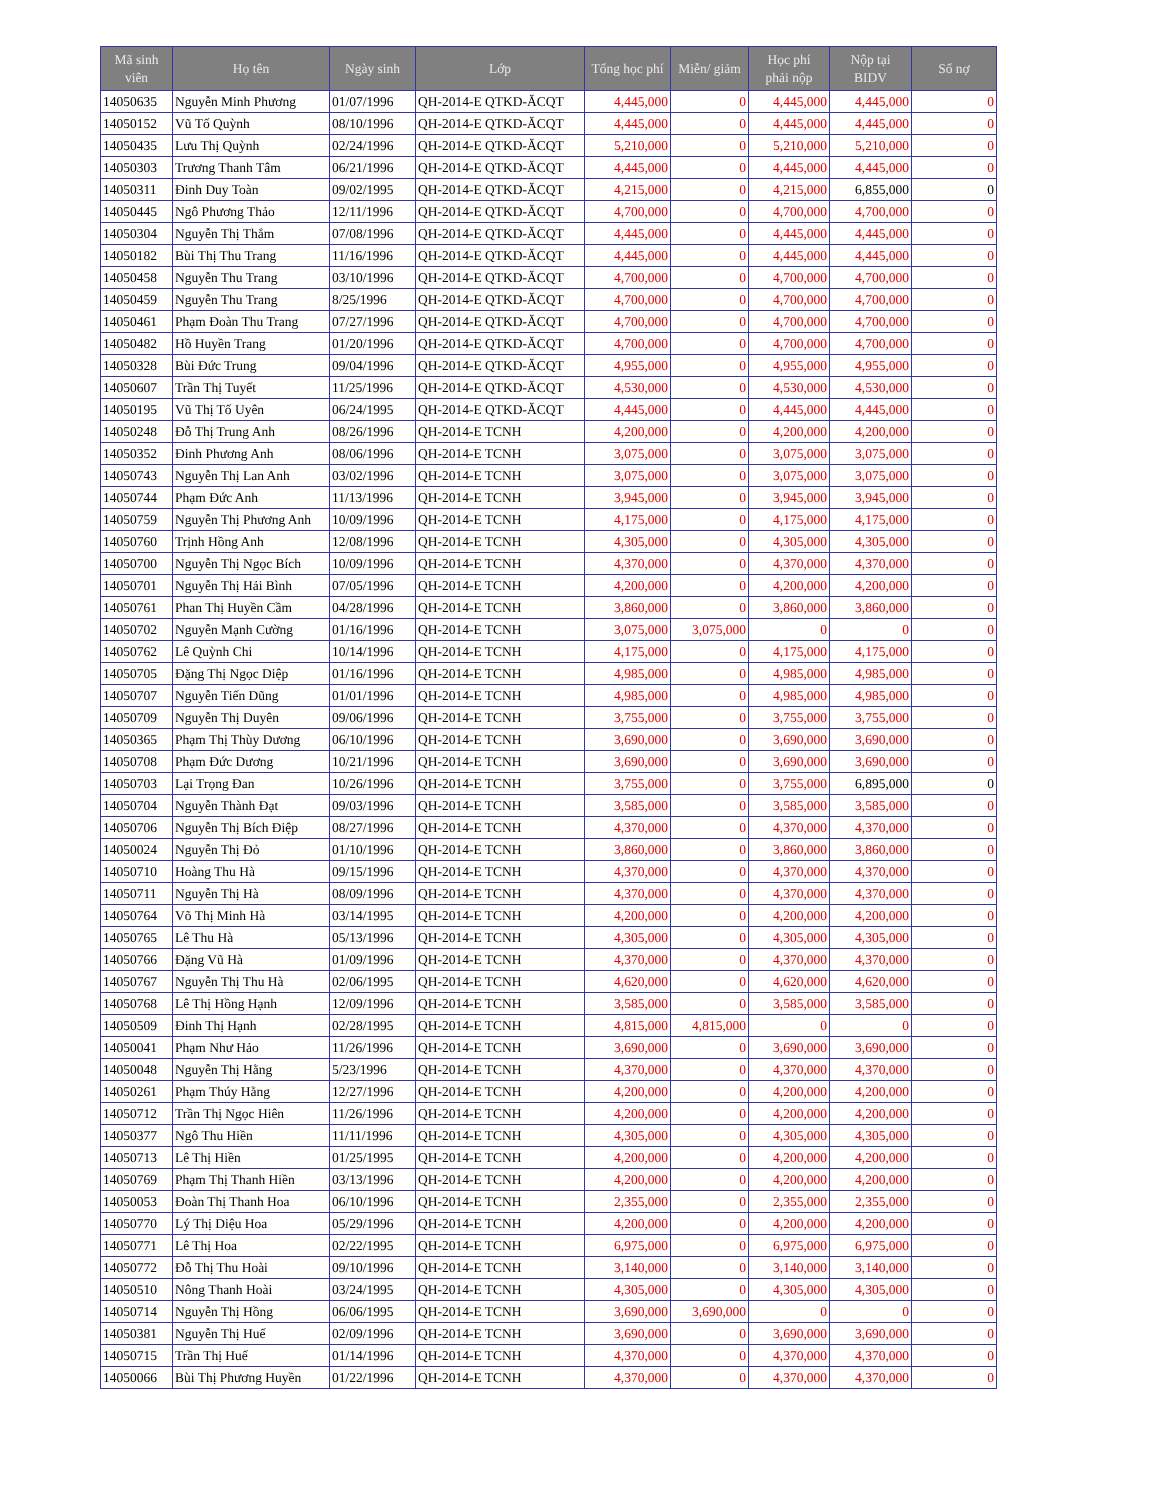| Mã sinh viên | Họ tên | Ngày sinh | Lớp | Tổng học phí | Miễn/ giảm | Học phí phải nộp | Nộp tại BIDV | Số nợ |
| --- | --- | --- | --- | --- | --- | --- | --- | --- |
| 14050635 | Nguyễn Minh Phương | 01/07/1996 | QH-2014-E QTKD-ĂCQT | 4,445,000 | 0 | 4,445,000 | 4,445,000 | 0 |
| 14050152 | Vũ Tố Quỳnh | 08/10/1996 | QH-2014-E QTKD-ĂCQT | 4,445,000 | 0 | 4,445,000 | 4,445,000 | 0 |
| 14050435 | Lưu Thị Quỳnh | 02/24/1996 | QH-2014-E QTKD-ĂCQT | 5,210,000 | 0 | 5,210,000 | 5,210,000 | 0 |
| 14050303 | Trương Thanh Tâm | 06/21/1996 | QH-2014-E QTKD-ĂCQT | 4,445,000 | 0 | 4,445,000 | 4,445,000 | 0 |
| 14050311 | Đinh Duy Toàn | 09/02/1995 | QH-2014-E QTKD-ĂCQT | 4,215,000 | 0 | 4,215,000 | 6,855,000 | 0 |
| 14050445 | Ngô Phương Thảo | 12/11/1996 | QH-2014-E QTKD-ĂCQT | 4,700,000 | 0 | 4,700,000 | 4,700,000 | 0 |
| 14050304 | Nguyễn Thị Thắm | 07/08/1996 | QH-2014-E QTKD-ĂCQT | 4,445,000 | 0 | 4,445,000 | 4,445,000 | 0 |
| 14050182 | Bùi Thị Thu Trang | 11/16/1996 | QH-2014-E QTKD-ĂCQT | 4,445,000 | 0 | 4,445,000 | 4,445,000 | 0 |
| 14050458 | Nguyễn Thu Trang | 03/10/1996 | QH-2014-E QTKD-ĂCQT | 4,700,000 | 0 | 4,700,000 | 4,700,000 | 0 |
| 14050459 | Nguyễn Thu Trang | 8/25/1996 | QH-2014-E QTKD-ĂCQT | 4,700,000 | 0 | 4,700,000 | 4,700,000 | 0 |
| 14050461 | Phạm Đoàn Thu Trang | 07/27/1996 | QH-2014-E QTKD-ĂCQT | 4,700,000 | 0 | 4,700,000 | 4,700,000 | 0 |
| 14050482 | Hồ Huyền Trang | 01/20/1996 | QH-2014-E QTKD-ĂCQT | 4,700,000 | 0 | 4,700,000 | 4,700,000 | 0 |
| 14050328 | Bùi Đức Trung | 09/04/1996 | QH-2014-E QTKD-ĂCQT | 4,955,000 | 0 | 4,955,000 | 4,955,000 | 0 |
| 14050607 | Trần Thị Tuyết | 11/25/1996 | QH-2014-E QTKD-ĂCQT | 4,530,000 | 0 | 4,530,000 | 4,530,000 | 0 |
| 14050195 | Vũ Thị Tố Uyên | 06/24/1995 | QH-2014-E QTKD-ĂCQT | 4,445,000 | 0 | 4,445,000 | 4,445,000 | 0 |
| 14050248 | Đỗ Thị Trung Anh | 08/26/1996 | QH-2014-E TCNH | 4,200,000 | 0 | 4,200,000 | 4,200,000 | 0 |
| 14050352 | Đinh Phương Anh | 08/06/1996 | QH-2014-E TCNH | 3,075,000 | 0 | 3,075,000 | 3,075,000 | 0 |
| 14050743 | Nguyễn Thị Lan Anh | 03/02/1996 | QH-2014-E TCNH | 3,075,000 | 0 | 3,075,000 | 3,075,000 | 0 |
| 14050744 | Phạm Đức Anh | 11/13/1996 | QH-2014-E TCNH | 3,945,000 | 0 | 3,945,000 | 3,945,000 | 0 |
| 14050759 | Nguyễn Thị Phương Anh | 10/09/1996 | QH-2014-E TCNH | 4,175,000 | 0 | 4,175,000 | 4,175,000 | 0 |
| 14050760 | Trịnh Hồng Anh | 12/08/1996 | QH-2014-E TCNH | 4,305,000 | 0 | 4,305,000 | 4,305,000 | 0 |
| 14050700 | Nguyễn Thị Ngọc Bích | 10/09/1996 | QH-2014-E TCNH | 4,370,000 | 0 | 4,370,000 | 4,370,000 | 0 |
| 14050701 | Nguyễn Thị Hải Bình | 07/05/1996 | QH-2014-E TCNH | 4,200,000 | 0 | 4,200,000 | 4,200,000 | 0 |
| 14050761 | Phan Thị Huyền Cầm | 04/28/1996 | QH-2014-E TCNH | 3,860,000 | 0 | 3,860,000 | 3,860,000 | 0 |
| 14050702 | Nguyễn Mạnh Cường | 01/16/1996 | QH-2014-E TCNH | 3,075,000 | 3,075,000 | 0 | 0 | 0 |
| 14050762 | Lê Quỳnh Chi | 10/14/1996 | QH-2014-E TCNH | 4,175,000 | 0 | 4,175,000 | 4,175,000 | 0 |
| 14050705 | Đặng Thị Ngọc Diệp | 01/16/1996 | QH-2014-E TCNH | 4,985,000 | 0 | 4,985,000 | 4,985,000 | 0 |
| 14050707 | Nguyễn Tiến Dũng | 01/01/1996 | QH-2014-E TCNH | 4,985,000 | 0 | 4,985,000 | 4,985,000 | 0 |
| 14050709 | Nguyễn Thị Duyên | 09/06/1996 | QH-2014-E TCNH | 3,755,000 | 0 | 3,755,000 | 3,755,000 | 0 |
| 14050365 | Phạm Thị Thùy Dương | 06/10/1996 | QH-2014-E TCNH | 3,690,000 | 0 | 3,690,000 | 3,690,000 | 0 |
| 14050708 | Phạm Đức Dương | 10/21/1996 | QH-2014-E TCNH | 3,690,000 | 0 | 3,690,000 | 3,690,000 | 0 |
| 14050703 | Lại Trọng Đan | 10/26/1996 | QH-2014-E TCNH | 3,755,000 | 0 | 3,755,000 | 6,895,000 | 0 |
| 14050704 | Nguyễn Thành Đạt | 09/03/1996 | QH-2014-E TCNH | 3,585,000 | 0 | 3,585,000 | 3,585,000 | 0 |
| 14050706 | Nguyễn Thị Bích Điệp | 08/27/1996 | QH-2014-E TCNH | 4,370,000 | 0 | 4,370,000 | 4,370,000 | 0 |
| 14050024 | Nguyễn Thị Đỏ | 01/10/1996 | QH-2014-E TCNH | 3,860,000 | 0 | 3,860,000 | 3,860,000 | 0 |
| 14050710 | Hoàng Thu Hà | 09/15/1996 | QH-2014-E TCNH | 4,370,000 | 0 | 4,370,000 | 4,370,000 | 0 |
| 14050711 | Nguyễn Thị Hà | 08/09/1996 | QH-2014-E TCNH | 4,370,000 | 0 | 4,370,000 | 4,370,000 | 0 |
| 14050764 | Võ Thị Minh Hà | 03/14/1995 | QH-2014-E TCNH | 4,200,000 | 0 | 4,200,000 | 4,200,000 | 0 |
| 14050765 | Lê Thu Hà | 05/13/1996 | QH-2014-E TCNH | 4,305,000 | 0 | 4,305,000 | 4,305,000 | 0 |
| 14050766 | Đặng Vũ Hà | 01/09/1996 | QH-2014-E TCNH | 4,370,000 | 0 | 4,370,000 | 4,370,000 | 0 |
| 14050767 | Nguyễn Thị Thu Hà | 02/06/1995 | QH-2014-E TCNH | 4,620,000 | 0 | 4,620,000 | 4,620,000 | 0 |
| 14050768 | Lê Thị Hồng Hạnh | 12/09/1996 | QH-2014-E TCNH | 3,585,000 | 0 | 3,585,000 | 3,585,000 | 0 |
| 14050509 | Đinh Thị Hạnh | 02/28/1995 | QH-2014-E TCNH | 4,815,000 | 4,815,000 | 0 | 0 | 0 |
| 14050041 | Phạm Như Hảo | 11/26/1996 | QH-2014-E TCNH | 3,690,000 | 0 | 3,690,000 | 3,690,000 | 0 |
| 14050048 | Nguyễn Thị Hằng | 5/23/1996 | QH-2014-E TCNH | 4,370,000 | 0 | 4,370,000 | 4,370,000 | 0 |
| 14050261 | Phạm Thúy Hằng | 12/27/1996 | QH-2014-E TCNH | 4,200,000 | 0 | 4,200,000 | 4,200,000 | 0 |
| 14050712 | Trần Thị Ngọc Hiên | 11/26/1996 | QH-2014-E TCNH | 4,200,000 | 0 | 4,200,000 | 4,200,000 | 0 |
| 14050377 | Ngô Thu Hiền | 11/11/1996 | QH-2014-E TCNH | 4,305,000 | 0 | 4,305,000 | 4,305,000 | 0 |
| 14050713 | Lê Thị Hiền | 01/25/1995 | QH-2014-E TCNH | 4,200,000 | 0 | 4,200,000 | 4,200,000 | 0 |
| 14050769 | Phạm Thị Thanh Hiền | 03/13/1996 | QH-2014-E TCNH | 4,200,000 | 0 | 4,200,000 | 4,200,000 | 0 |
| 14050053 | Đoàn Thị Thanh Hoa | 06/10/1996 | QH-2014-E TCNH | 2,355,000 | 0 | 2,355,000 | 2,355,000 | 0 |
| 14050770 | Lý Thị Diệu Hoa | 05/29/1996 | QH-2014-E TCNH | 4,200,000 | 0 | 4,200,000 | 4,200,000 | 0 |
| 14050771 | Lê Thị Hoa | 02/22/1995 | QH-2014-E TCNH | 6,975,000 | 0 | 6,975,000 | 6,975,000 | 0 |
| 14050772 | Đỗ Thị Thu Hoài | 09/10/1996 | QH-2014-E TCNH | 3,140,000 | 0 | 3,140,000 | 3,140,000 | 0 |
| 14050510 | Nông Thanh Hoài | 03/24/1995 | QH-2014-E TCNH | 4,305,000 | 0 | 4,305,000 | 4,305,000 | 0 |
| 14050714 | Nguyễn Thị Hồng | 06/06/1995 | QH-2014-E TCNH | 3,690,000 | 3,690,000 | 0 | 0 | 0 |
| 14050381 | Nguyễn Thị Huế | 02/09/1996 | QH-2014-E TCNH | 3,690,000 | 0 | 3,690,000 | 3,690,000 | 0 |
| 14050715 | Trần Thị Huế | 01/14/1996 | QH-2014-E TCNH | 4,370,000 | 0 | 4,370,000 | 4,370,000 | 0 |
| 14050066 | Bùi Thị Phương Huyền | 01/22/1996 | QH-2014-E TCNH | 4,370,000 | 0 | 4,370,000 | 4,370,000 | 0 |